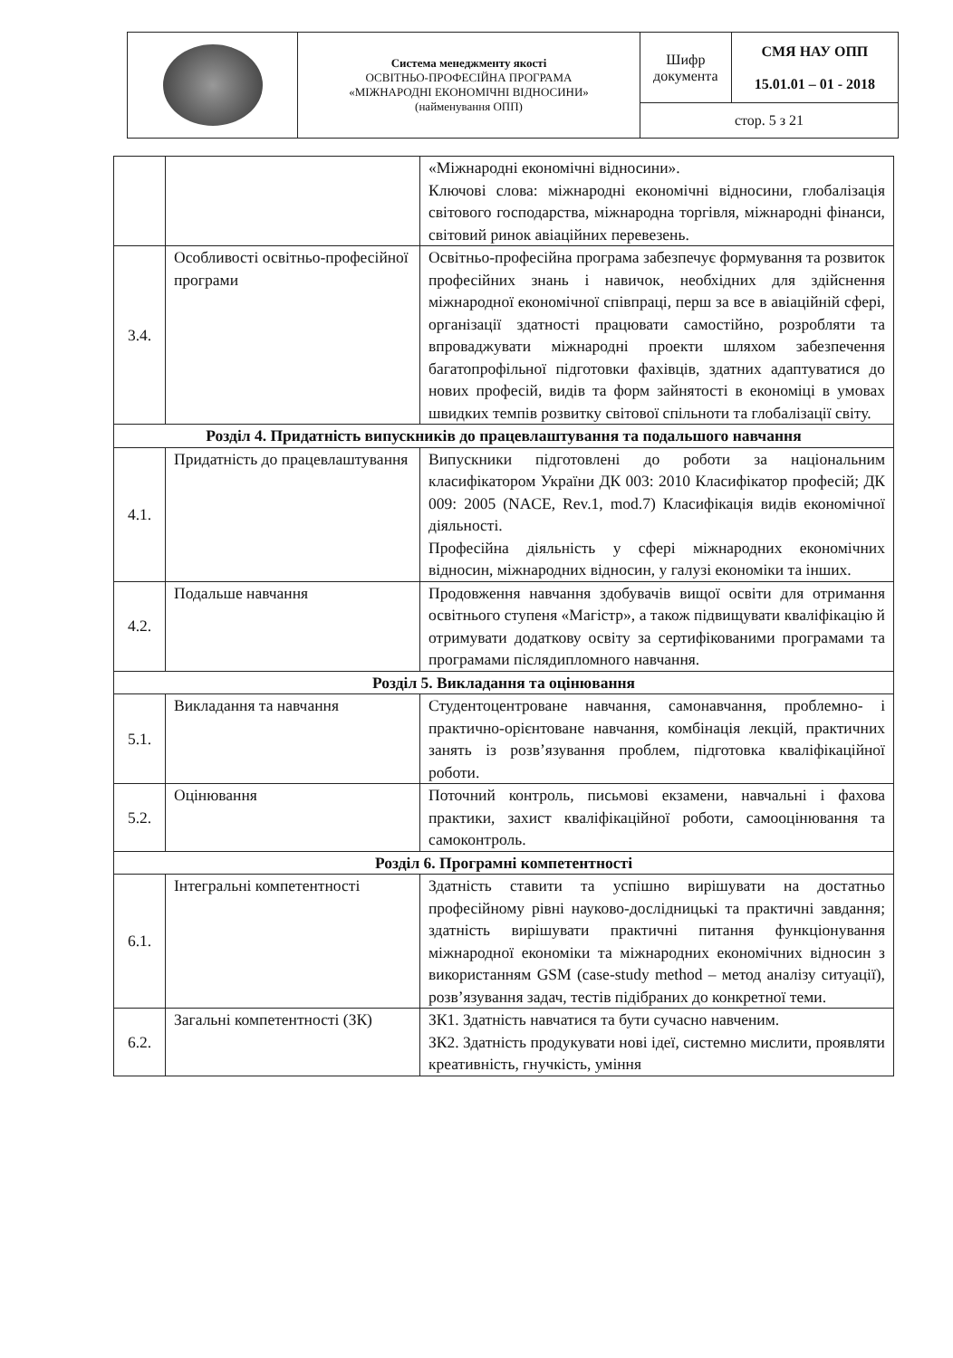| | Система менеджменту якості ОСВІТНЬО-ПРОФЕСІЙНА ПРОГРАМА «МІЖНАРОДНІ ЕКОНОМІЧНІ ВІДНОСИНИ» (найменування ОПП) | Шифр документа | СМЯ НАУ ОПП 15.01.01 – 01 - 2018 |
| | | стор. 5 з 21 | |
| | | «Міжнародні економічні відносини». Ключові слова: міжнародні економічні відносини, глобалізація світового господарства, міжнародна торгівля, міжнародні фінанси, світовий ринок авіаційних перевезень. |
| 3.4. | Особливості освітньо-професійної програми | Освітньо-професійна програма забезпечує формування та розвиток професійних знань і навичок, необхідних для здійснення міжнародної економічної співпраці, перш за все в авіаційній сфері, організації здатності працювати самостійно, розробляти та впроваджувати міжнародні проекти шляхом забезпечення багатопрофільної підготовки фахівців, здатних адаптуватися до нових професій, видів та форм зайнятості в економіці в умовах швидких темпів розвитку світової спільноти та глобалізації світу. |
| Розділ 4. Придатність випускників до працевлаштування та подальшого навчання | | |
| 4.1. | Придатність до працевлаштування | Випускники підготовлені до роботи за національним класифікатором України ДК 003: 2010 Класифікатор професій; ДК 009: 2005 (NACE, Rev.1, mod.7) Класифікація видів економічної діяльності. Професійна діяльність у сфері міжнародних економічних відносин, міжнародних відносин, у галузі економіки та інших. |
| 4.2. | Подальше навчання | Продовження навчання здобувачів вищої освіти для отримання освітнього ступеня «Магістр», а також підвищувати кваліфікацію й отримувати додаткову освіту за сертифікованими програмами та програмами післядипломного навчання. |
| Розділ 5. Викладання та оцінювання | | |
| 5.1. | Викладання та навчання | Студентоцентроване навчання, самонавчання, проблемно- і практично-орієнтоване навчання, комбінація лекцій, практичних занять із розв’язування проблем, підготовка кваліфікаційної роботи. |
| 5.2. | Оцінювання | Поточний контроль, письмові екзамени, навчальні і фахова практики, захист кваліфікаційної роботи, самооцінювання та самоконтроль. |
| Розділ 6. Програмні компетентності | | |
| 6.1. | Інтегральні компетентності | Здатність ставити та успішно вирішувати на достатньо професійному рівні науково-дослідницькі та практичні завдання; здатність вирішувати практичні питання функціонування міжнародної економіки та міжнародних економічних відносин з використанням GSM (case-study method – метод аналізу ситуації), розв’язування задач, тестів підібраних до конкретної теми. |
| 6.2. | Загальні компетентності (ЗК) | ЗК1. Здатність навчатися та бути сучасно навченим. ЗК2. Здатність продукувати нові ідеї, системно мислити, проявляти креативність, гнучкість, уміння |